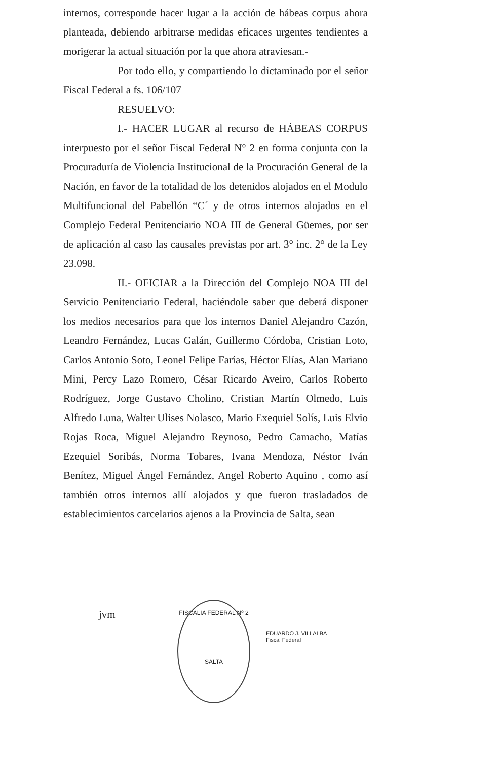internos, corresponde hacer lugar a la acción de hábeas corpus ahora planteada, debiendo arbitrarse medidas eficaces urgentes tendientes a morigerar la actual situación por la que ahora atraviesan.-
Por todo ello, y compartiendo lo dictaminado por el señor Fiscal Federal a fs. 106/107
RESUELVO:
I.- HACER LUGAR al recurso de HÁBEAS CORPUS interpuesto por el señor Fiscal Federal N° 2 en forma conjunta con la Procuraduría de Violencia Institucional de la Procuración General de la Nación, en favor de la totalidad de los detenidos alojados en el Modulo Multifuncional del Pabellón “C´ y de otros internos alojados en el Complejo Federal Penitenciario NOA III de General Güemes, por ser de aplicación al caso las causales previstas por art. 3° inc. 2° de la Ley 23.098.
II.- OFICIAR a la Dirección del Complejo NOA III del Servicio Penitenciario Federal, haciéndole saber que deberá disponer los medios necesarios para que los internos Daniel Alejandro Cazón, Leandro Fernández, Lucas Galán, Guillermo Córdoba, Cristian Loto, Carlos Antonio Soto, Leonel Felipe Farías, Héctor Elías, Alan Mariano Mini, Percy Lazo Romero, César Ricardo Aveiro, Carlos Roberto Rodríguez, Jorge Gustavo Cholino, Cristian Martín Olmedo, Luis Alfredo Luna, Walter Ulises Nolasco, Mario Exequiel Solís, Luis Elvio Rojas Roca, Miguel Alejandro Reynoso, Pedro Camacho, Matías Ezequiel Soribás, Norma Tobares, Ivana Mendoza, Néstor Iván Benítez, Miguel Ángel Fernández, Angel Roberto Aquino , como así también otros internos allí alojados y que fueron trasladados de establecimientos carcelarios ajenos a la Provincia de Salta, sean
jvm
FISCALIA FEDERAL Nº 2
SALTA
EDUARDO J. VILLALBA
Fiscal Federal